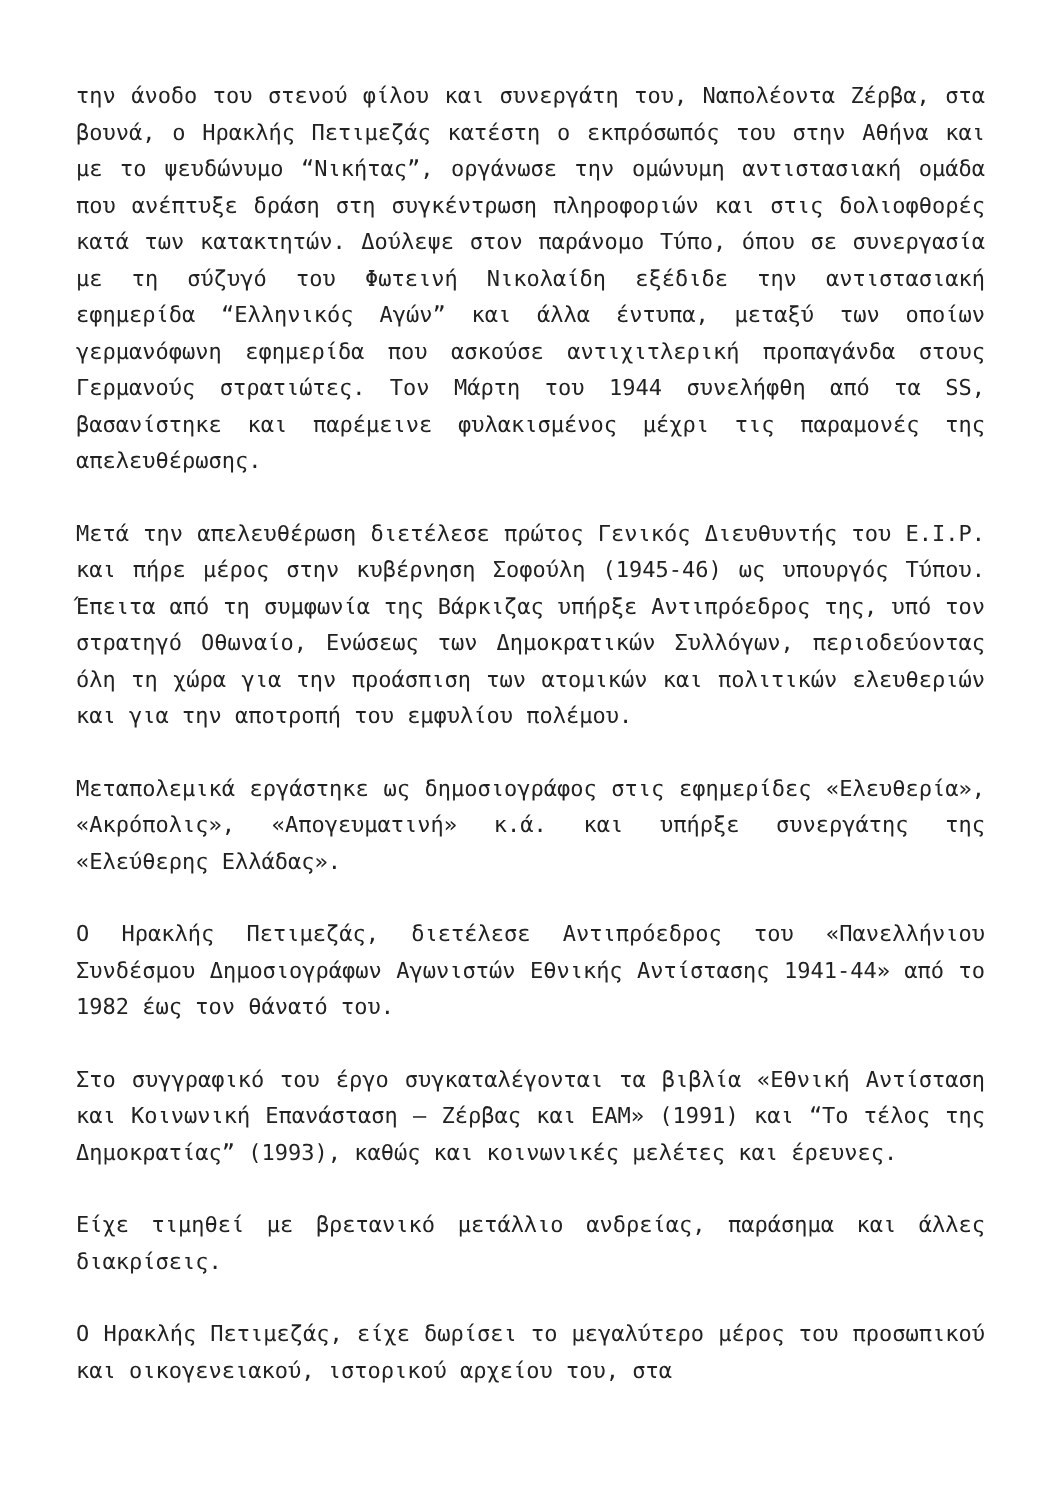την άνοδο του στενού φίλου και συνεργάτη του, Ναπολέοντα Ζέρβα, στα βουνά, ο Ηρακλής Πετιμεζάς κατέστη ο εκπρόσωπός του στην Αθήνα και με το ψευδώνυμο “Νικήτας”, οργάνωσε την ομώνυμη αντιστασιακή ομάδα που ανέπτυξε δράση στη συγκέντρωση πληροφοριών και στις δολιοφθορές κατά των κατακτητών. Δούλεψε στον παράνομο Τύπο, όπου σε συνεργασία με τη σύζυγό του Φωτεινή Νικολαίδη εξέδιδε την αντιστασιακή εφημερίδα “Ελληνικός Αγών” και άλλα έντυπα, μεταξύ των οποίων γερμανόφωνη εφημερίδα που ασκούσε αντιχιτλερική προπαγάνδα στους Γερμανούς στρατιώτες. Τον Μάρτη του 1944 συνελήφθη από τα SS, βασανίστηκε και παρέμεινε φυλακισμένος μέχρι τις παραμονές της απελευθέρωσης.
Μετά την απελευθέρωση διετέλεσε πρώτος Γενικός Διευθυντής του Ε.Ι.Ρ. και πήρε μέρος στην κυβέρνηση Σοφούλη (1945-46) ως υπουργός Τύπου. Έπειτα από τη συμφωνία της Βάρκιζας υπήρξε Αντιπρόεδρος της, υπό τον στρατηγό Οθωναίο, Ενώσεως των Δημοκρατικών Συλλόγων, περιοδεύοντας όλη τη χώρα για την προάσπιση των ατομικών και πολιτικών ελευθεριών και για την αποτροπή του εμφυλίου πολέμου.
Μεταπολεμικά εργάστηκε ως δημοσιογράφος στις εφημερίδες «Ελευθερία», «Ακρόπολις», «Απογευματινή» κ.ά. και υπήρξε συνεργάτης της «Ελεύθερης Ελλάδας».
Ο Ηρακλής Πετιμεζάς, διετέλεσε Αντιπρόεδρος του «Πανελλήνιου Συνδέσμου Δημοσιογράφων Αγωνιστών Εθνικής Αντίστασης 1941-44» από το 1982 έως τον θάνατό του.
Στο συγγραφικό του έργο συγκαταλέγονται τα βιβλία «Εθνική Αντίσταση και Κοινωνική Επανάσταση – Ζέρβας και ΕΑΜ» (1991) και “Το τέλος της Δημοκρατίας” (1993), καθώς και κοινωνικές μελέτες και έρευνες.
Είχε τιμηθεί με βρετανικό μετάλλιο ανδρείας, παράσημα και άλλες διακρίσεις.
Ο Ηρακλής Πετιμεζάς, είχε δωρίσει το μεγαλύτερο μέρος του προσωπικού και οικογενειακού, ιστορικού αρχείου του, στα